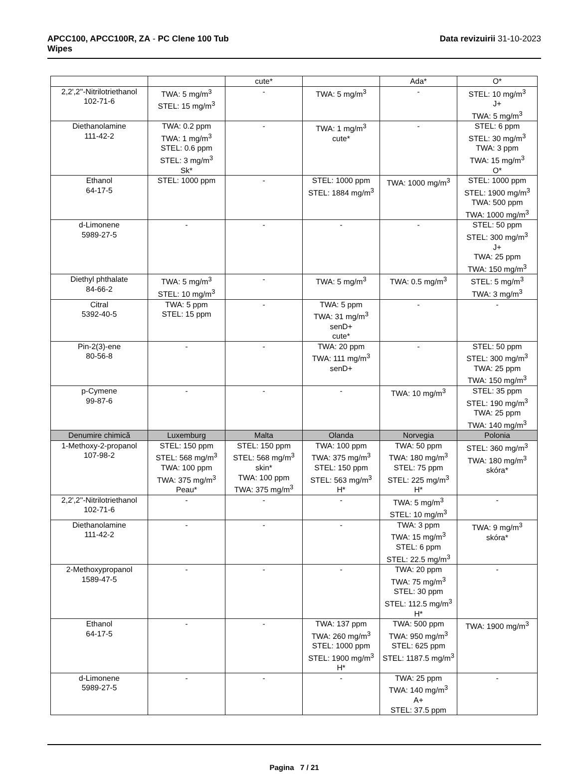APCC100, APCC100R, ZA - PC Clene 100 Tub
Wipes
Data revizuirii 31-10-2023
| | | cute* | | Ada* | O* |
| 2,2',2''-Nitrilotriethanol 102-71-6 | TWA: 5 mg/m<sup>3</sup> STEL: 15 mg/m<sup>3</sup> | - | TWA: 5 mg/m<sup>3</sup> | - | STEL: 10 mg/m<sup>3</sup> J+ TWA: 5 mg/m<sup>3</sup> |
| Diethanolamine 111-42-2 | TWA: 0.2 ppm TWA: 1 mg/m<sup>3</sup> STEL: 0.6 ppm STEL: 3 mg/m<sup>3</sup> Sk* | - | TWA: 1 mg/m<sup>3</sup> cute* | - | STEL: 6 ppm STEL: 30 mg/m<sup>3</sup> TWA: 3 ppm TWA: 15 mg/m<sup>3</sup> O* |
| Ethanol 64-17-5 | STEL: 1000 ppm | - | STEL: 1000 ppm STEL: 1884 mg/m<sup>3</sup> | TWA: 1000 mg/m<sup>3</sup> | STEL: 1000 ppm STEL: 1900 mg/m<sup>3</sup> TWA: 500 ppm TWA: 1000 mg/m<sup>3</sup> |
| d-Limonene 5989-27-5 | - | - | - | - | STEL: 50 ppm STEL: 300 mg/m<sup>3</sup> J+ TWA: 25 ppm TWA: 150 mg/m<sup>3</sup> |
| Diethyl phthalate 84-66-2 | TWA: 5 mg/m<sup>3</sup> STEL: 10 mg/m<sup>3</sup> | - | TWA: 5 mg/m<sup>3</sup> | TWA: 0.5 mg/m<sup>3</sup> | STEL: 5 mg/m<sup>3</sup> TWA: 3 mg/m<sup>3</sup> |
| Citral 5392-40-5 | TWA: 5 ppm STEL: 15 ppm | - | TWA: 5 ppm TWA: 31 mg/m<sup>3</sup> senD+ cute* | - | - |
| Pin-2(3)-ene 80-56-8 | - | - | TWA: 20 ppm TWA: 111 mg/m<sup>3</sup> senD+ | - | STEL: 50 ppm STEL: 300 mg/m<sup>3</sup> TWA: 25 ppm TWA: 150 mg/m<sup>3</sup> |
| p-Cymene 99-87-6 | - | - | - | TWA: 10 mg/m<sup>3</sup> | STEL: 35 ppm STEL: 190 mg/m<sup>3</sup> TWA: 25 ppm TWA: 140 mg/m<sup>3</sup> |
| Denumire chimică | Luxemburg | Malta | Olanda | Norvegia | Polonia |
| 1-Methoxy-2-propanol 107-98-2 | STEL: 150 ppm STEL: 568 mg/m<sup>3</sup> TWA: 100 ppm TWA: 375 mg/m<sup>3</sup> Peau* | STEL: 150 ppm STEL: 568 mg/m<sup>3</sup> skin* TWA: 100 ppm TWA: 375 mg/m<sup>3</sup> | TWA: 100 ppm TWA: 375 mg/m<sup>3</sup> STEL: 150 ppm STEL: 563 mg/m<sup>3</sup> H* | TWA: 50 ppm TWA: 180 mg/m<sup>3</sup> STEL: 75 ppm STEL: 225 mg/m<sup>3</sup> H* | STEL: 360 mg/m<sup>3</sup> TWA: 180 mg/m<sup>3</sup> skóra* |
| 2,2',2''-Nitrilotriethanol 102-71-6 | - | - | - | TWA: 5 mg/m<sup>3</sup> STEL: 10 mg/m<sup>3</sup> | - |
| Diethanolamine 111-42-2 | - | - | - | TWA: 3 ppm TWA: 15 mg/m<sup>3</sup> STEL: 6 ppm STEL: 22.5 mg/m<sup>3</sup> | TWA: 9 mg/m<sup>3</sup> skóra* |
| 2-Methoxypropanol 1589-47-5 | - | - | - | TWA: 20 ppm TWA: 75 mg/m<sup>3</sup> STEL: 30 ppm STEL: 112.5 mg/m<sup>3</sup> H* | - |
| Ethanol 64-17-5 | - | - | TWA: 137 ppm TWA: 260 mg/m<sup>3</sup> STEL: 1000 ppm STEL: 1900 mg/m<sup>3</sup> H* | TWA: 500 ppm TWA: 950 mg/m<sup>3</sup> STEL: 625 ppm STEL: 1187.5 mg/m<sup>3</sup> | TWA: 1900 mg/m<sup>3</sup> |
| d-Limonene 5989-27-5 | - | - | - | TWA: 25 ppm TWA: 140 mg/m<sup>3</sup> A+ STEL: 37.5 ppm | - |
Pagina 7 / 21